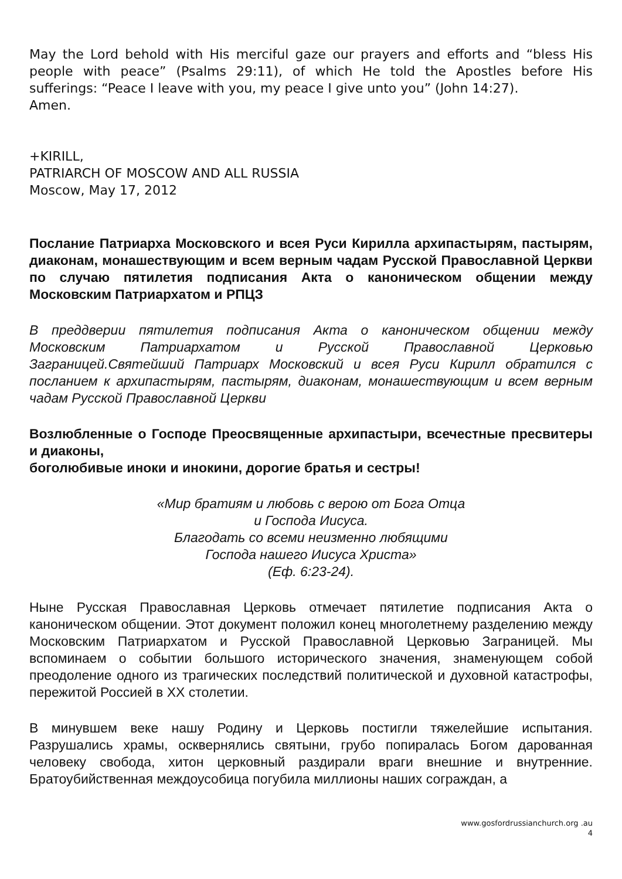May the Lord behold with His merciful gaze our prayers and efforts and “bless His people with peace” (Psalms 29:11), of which He told the Apostles before His sufferings: “Peace I leave with you, my peace I give unto you” (John 14:27).
Amen.
+KIRILL,
PATRIARCH OF MOSCOW AND ALL RUSSIA
Moscow, May 17, 2012
Послание Патриарха Московского и всея Руси Кирилла архипастырям, пастырям, диаконам, монашествующим и всем верным чадам Русской Православной Церкви по случаю пятилетия подписания Акта о каноническом общении между Московским Патриархатом и РПЦЗ
В преддверии пятилетия подписания Акта о каноническом общении между Московским Патриархатом и Русской Православной Церковью Заграницей.Святейший Патриарх Московский и всея Руси Кирилл обратился с посланием к архипастырям, пастырям, диаконам, монашествующим и всем верным чадам Русской Православной Церкви
Возлюбленные о Господе Преосвященные архипастыри, всечестные пресвитеры и диаконы,
боголюбивые иноки и инокини, дорогие братья и сестры!
«Мир братиям и любовь с верою от Бога Отца
и Господа Иисуса.
Благодать со всеми неизменно любящими
Господа нашего Иисуса Христа»
(Еф. 6:23-24).
Ныне Русская Православная Церковь отмечает пятилетие подписания Акта о каноническом общении. Этот документ положил конец многолетнему разделению между Московским Патриархатом и Русской Православной Церковью Заграницей. Мы вспоминаем о событии большого исторического значения, знаменующем собой преодоление одного из трагических последствий политической и духовной катастрофы, пережитой Россией в XX столетии.
В минувшем веке нашу Родину и Церковь постигли тяжелейшие испытания. Разрушались храмы, осквернялись святыни, грубо попиралась Богом дарованная человеку свобода, хитон церковный раздирали враги внешние и внутренние. Братоубийственная междоусобица погубила миллионы наших сограждан, а
www.gosfordrussianchurch.org .au
4